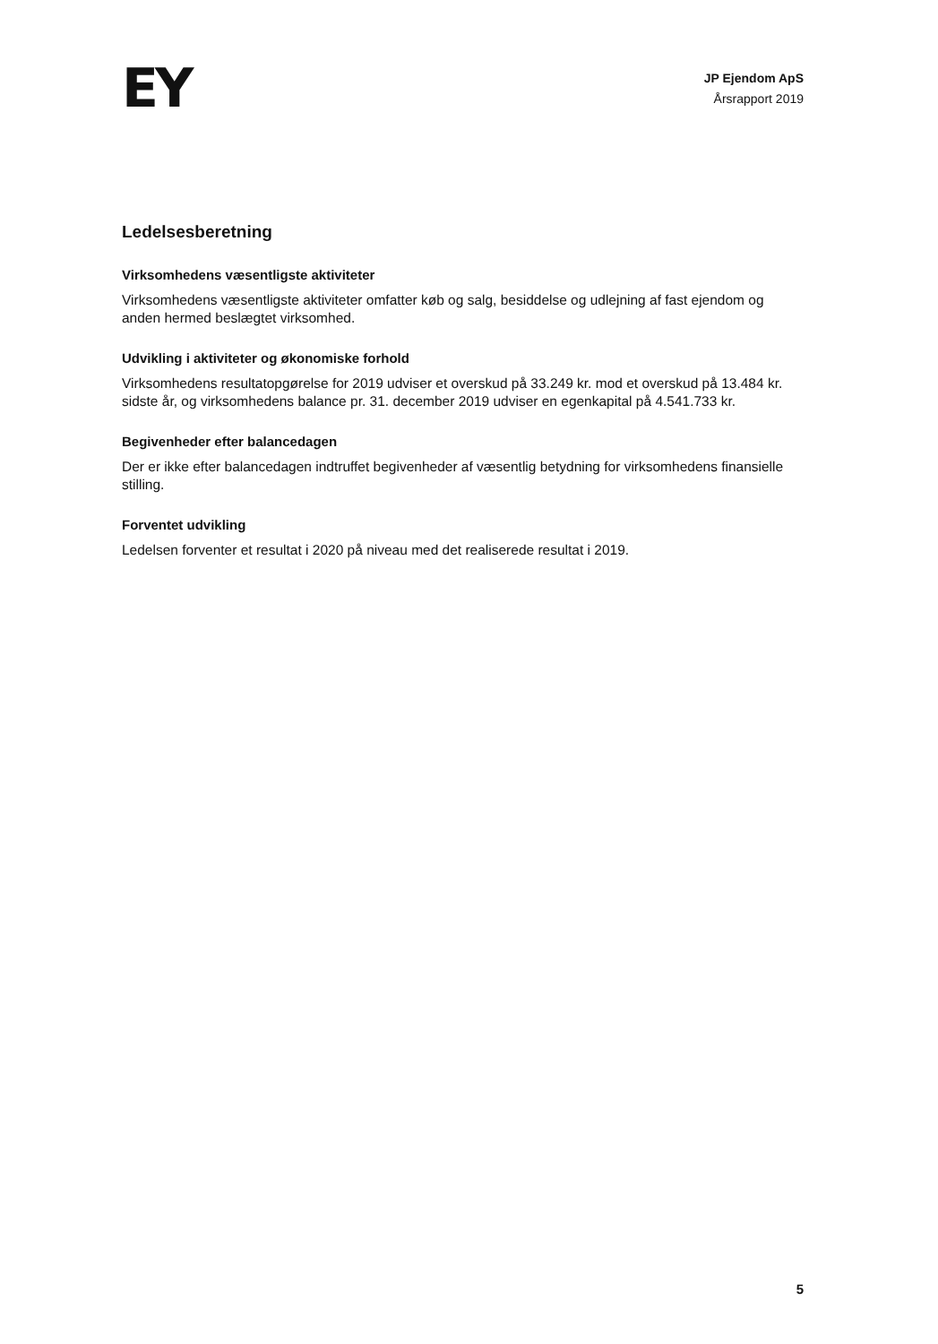EY
JP Ejendom ApS
Årsrapport 2019
Ledelsesberetning
Virksomhedens væsentligste aktiviteter
Virksomhedens væsentligste aktiviteter omfatter køb og salg, besiddelse og udlejning af fast ejendom og anden hermed beslægtet virksomhed.
Udvikling i aktiviteter og økonomiske forhold
Virksomhedens resultatopgørelse for 2019 udviser et overskud på 33.249 kr. mod et overskud på 13.484 kr. sidste år, og virksomhedens balance pr. 31. december 2019 udviser en egenkapital på 4.541.733 kr.
Begivenheder efter balancedagen
Der er ikke efter balancedagen indtruffet begivenheder af væsentlig betydning for virksomhedens finansielle stilling.
Forventet udvikling
Ledelsen forventer et resultat i 2020 på niveau med det realiserede resultat i 2019.
5